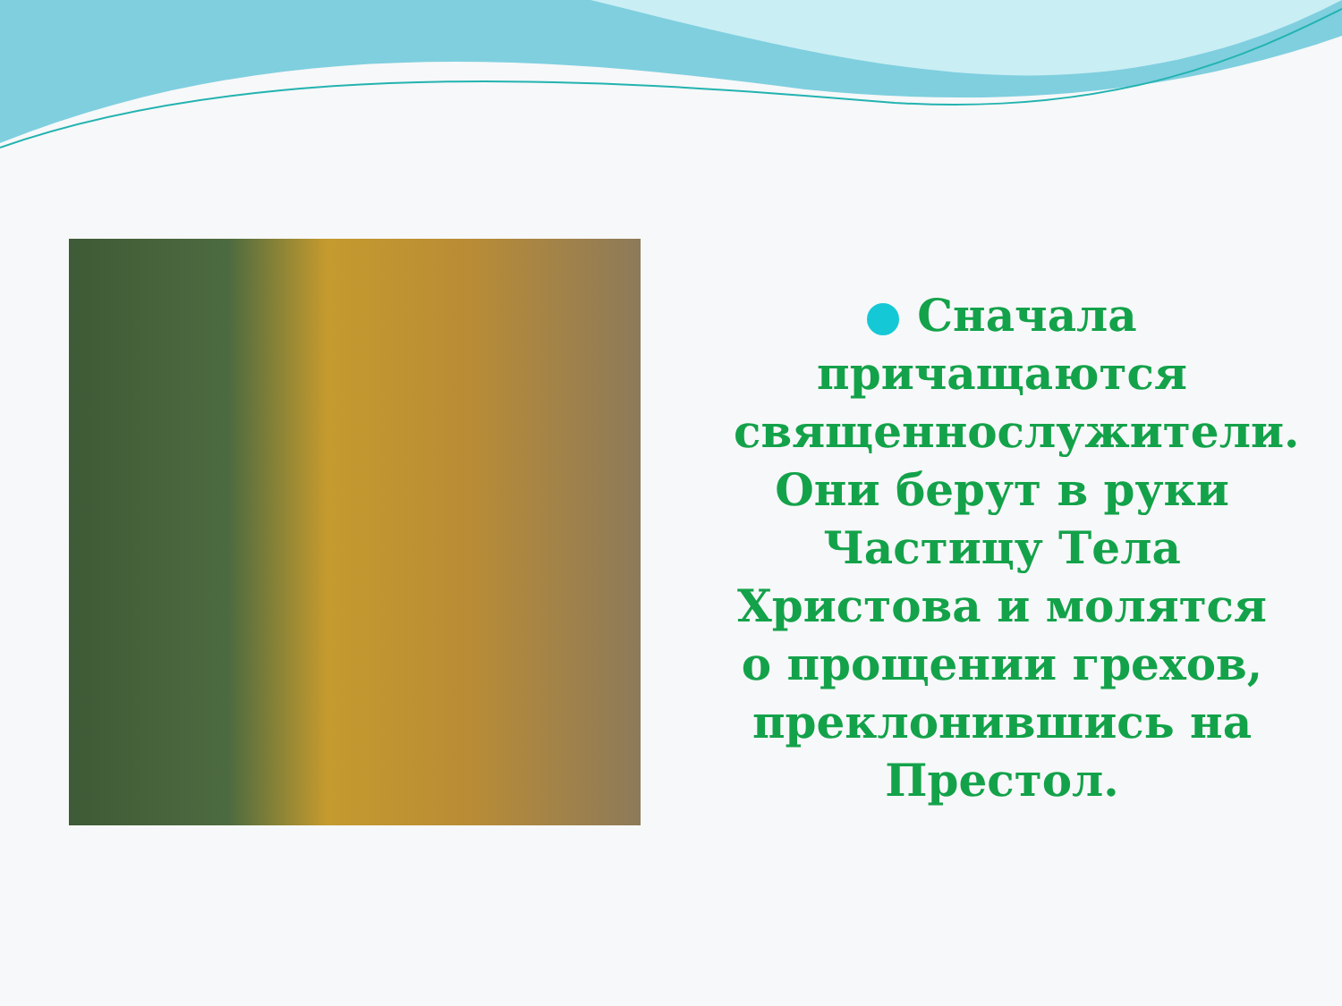Сначала причащаются священнослужители. Они берут в руки Частицу Тела Христова и молятся о прощении грехов, преклонившись на Престол.